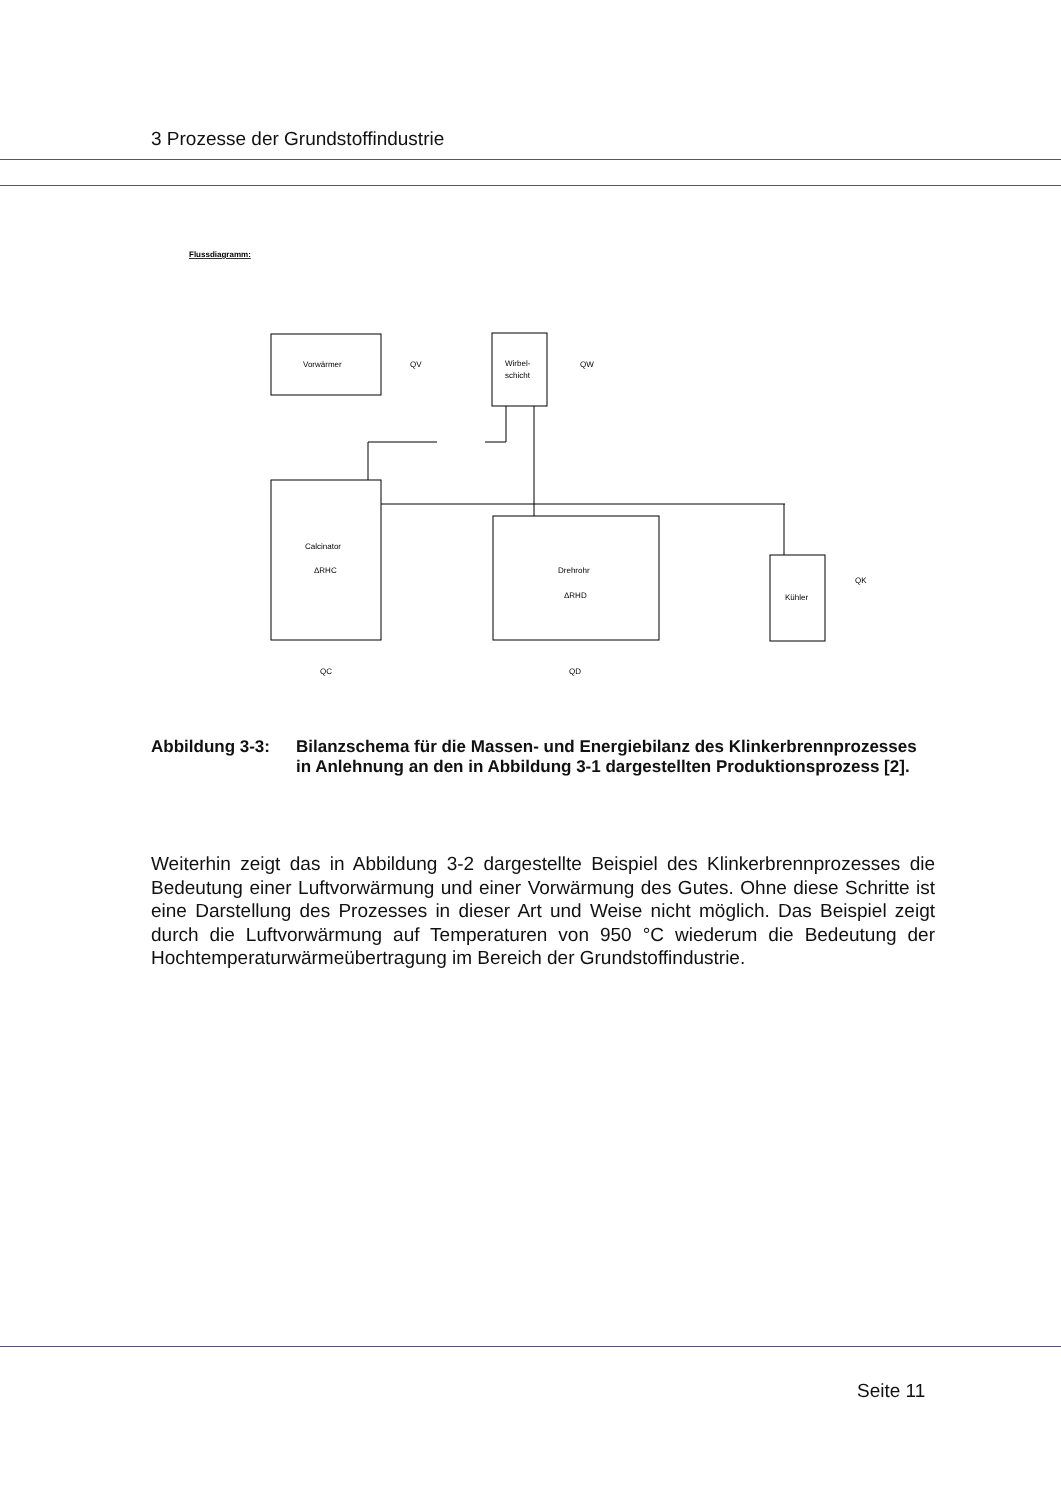3 Prozesse der Grundstoffindustrie
Vorwärmer
Wirbel-
schicht
Calcinator
ΔRHC
Drehrohr
ΔRHD
Kühler
Flussdiagramm:
QV
QW
QC
QD
QK
Abbildung 3-3: Bilanzschema für die Massen- und Energiebilanz des Klinkerbrennprozesses in Anlehnung an den in Abbildung 3-1 dargestellten Produktionsprozess [2].
Weiterhin zeigt das in Abbildung 3-2 dargestellte Beispiel des Klinkerbrennprozesses die Bedeutung einer Luftvorwärmung und einer Vorwärmung des Gutes. Ohne diese Schritte ist eine Darstellung des Prozesses in dieser Art und Weise nicht möglich. Das Beispiel zeigt durch die Luftvorwärmung auf Temperaturen von 950 °C wiederum die Bedeutung der Hochtemperaturwärmeübertragung im Bereich der Grundstoffindustrie.
Seite 11